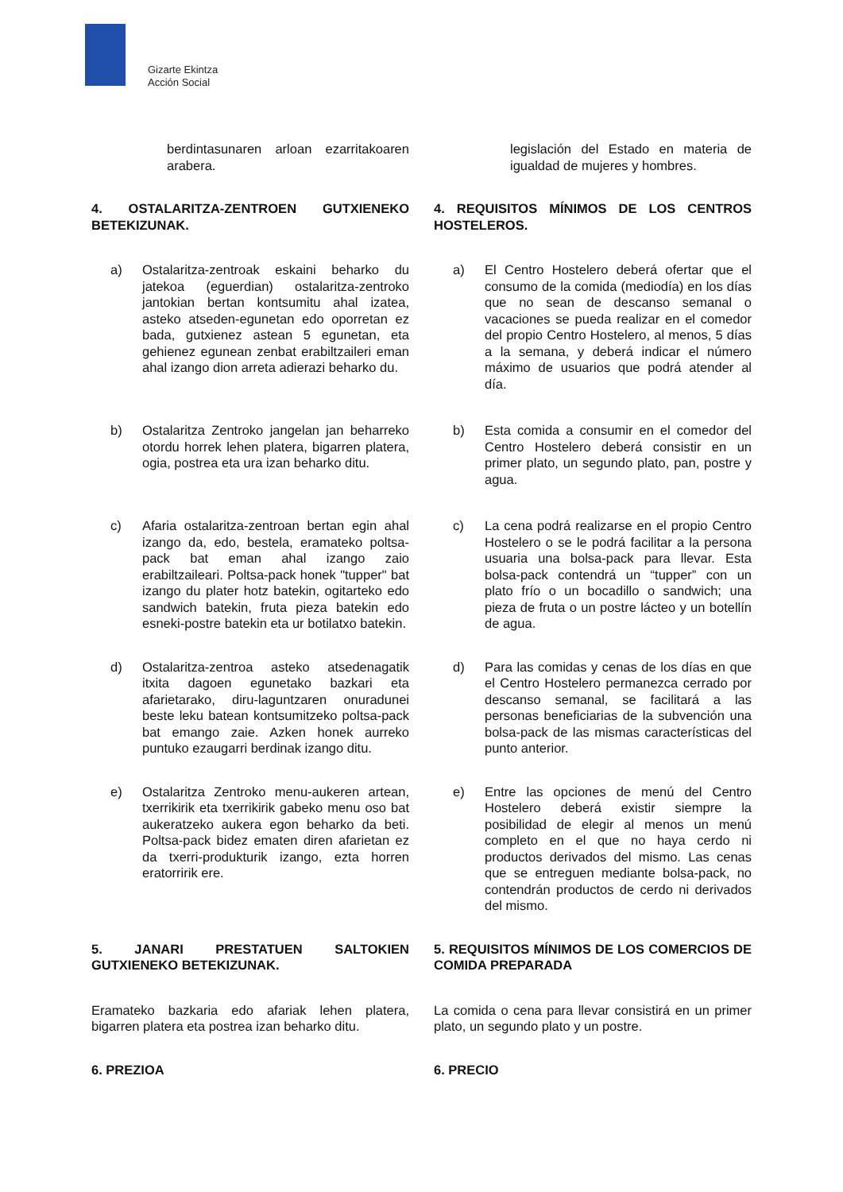Gizarte Ekintza
Acción Social
berdintasunaren arloan ezarritakoaren arabera.
legislación del Estado en materia de igualdad de mujeres y hombres.
4. OSTALARITZA-ZENTROEN GUTXIENEKO BETEKIZUNAK.
4. REQUISITOS MÍNIMOS DE LOS CENTROS HOSTELEROS.
a) Ostalaritza-zentroak eskaini beharko du jatekoa (eguerdian) ostalaritza-zentroko jantokian bertan kontsumitu ahal izatea, asteko atseden-egunetan edo oporretan ez bada, gutxienez astean 5 egunetan, eta gehienez egunean zenbat erabiltzaileri eman ahal izango dion arreta adierazi beharko du.
a) El Centro Hostelero deberá ofertar que el consumo de la comida (mediodía) en los días que no sean de descanso semanal o vacaciones se pueda realizar en el comedor del propio Centro Hostelero, al menos, 5 días a la semana, y deberá indicar el número máximo de usuarios que podrá atender al día.
b) Ostalaritza Zentroko jangelan jan beharreko otordu horrek lehen platera, bigarren platera, ogia, postrea eta ura izan beharko ditu.
b) Esta comida a consumir en el comedor del Centro Hostelero deberá consistir en un primer plato, un segundo plato, pan, postre y agua.
c) Afaria ostalaritza-zentroan bertan egin ahal izango da, edo, bestela, eramateko poltsa-pack bat eman ahal izango zaio erabiltzaileari. Poltsa-pack honek "tupper" bat izango du plater hotz batekin, ogitarteko edo sandwich batekin, fruta pieza batekin edo esneki-postre batekin eta ur botilatxo batekin.
c) La cena podrá realizarse en el propio Centro Hostelero o se le podrá facilitar a la persona usuaria una bolsa-pack para llevar. Esta bolsa-pack contendrá un “tupper” con un plato frío o un bocadillo o sandwich; una pieza de fruta o un postre lácteo y un botellín de agua.
d) Ostalaritza-zentroa asteko atsedenagatik itxita dagoen egunetako bazkari eta afarietarako, diru-laguntzaren onuradunei beste leku batean kontsumitzeko poltsa-pack bat emango zaie. Azken honek aurreko puntuko ezaugarri berdinak izango ditu.
d) Para las comidas y cenas de los días en que el Centro Hostelero permanezca cerrado por descanso semanal, se facilitará a las personas beneficiarias de la subvención una bolsa-pack de las mismas características del punto anterior.
e) Ostalaritza Zentroko menu-aukeren artean, txerrikirik eta txerrikirik gabeko menu oso bat aukeratzeko aukera egon beharko da beti. Poltsa-pack bidez ematen diren afarietan ez da txerri-produkturik izango, ezta horren eratorririk ere.
e) Entre las opciones de menú del Centro Hostelero deberá existir siempre la posibilidad de elegir al menos un menú completo en el que no haya cerdo ni productos derivados del mismo. Las cenas que se entreguen mediante bolsa-pack, no contendrán productos de cerdo ni derivados del mismo.
5. JANARI PRESTATUEN SALTOKIEN GUTXIENEKO BETEKIZUNAK.
5. REQUISITOS MÍNIMOS DE LOS COMERCIOS DE COMIDA PREPARADA
Eramateko bazkaria edo afariak lehen platera, bigarren platera eta postrea izan beharko ditu.
La comida o cena para llevar consistirá en un primer plato, un segundo plato y un postre.
6. PREZIOA 6. PRECIO